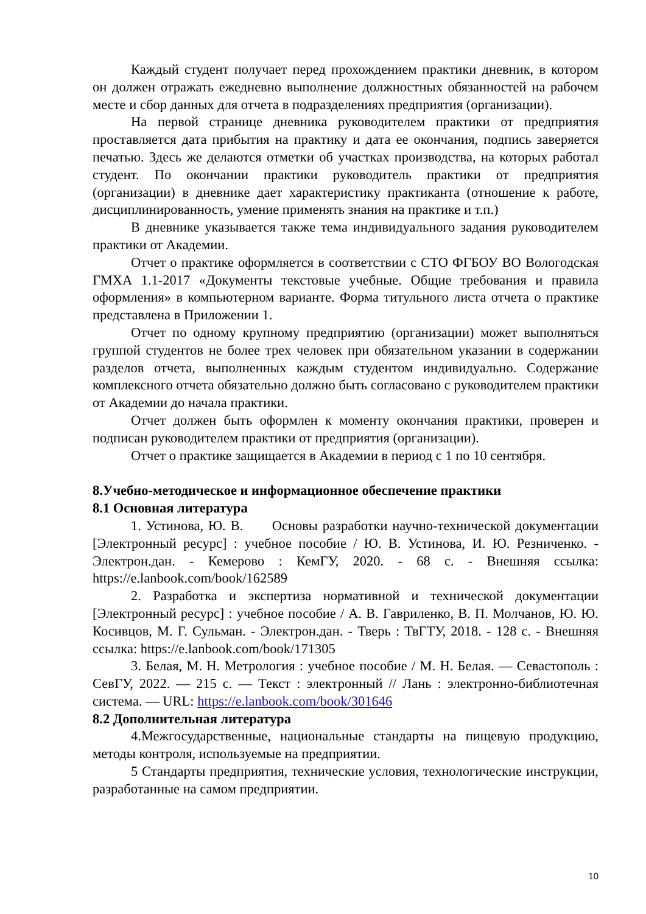Каждый студент получает перед прохождением практики дневник, в котором он должен отражать ежедневно выполнение должностных обязанностей на рабочем месте и сбор данных для отчета в подразделениях предприятия (организации).
На первой странице дневника руководителем практики от предприятия проставляется дата прибытия на практику и дата ее окончания, подпись заверяется печатью. Здесь же делаются отметки об участках производства, на которых работал студент. По окончании практики руководитель практики от предприятия (организации) в дневнике дает характеристику практиканта (отношение к работе, дисциплинированность, умение применять знания на практике и т.п.)
В дневнике указывается также тема индивидуального задания руководителем практики от Академии.
Отчет о практике оформляется в соответствии с СТО ФГБОУ ВО Вологодская ГМХА 1.1-2017 «Документы текстовые учебные. Общие требования и правила оформления» в компьютерном варианте. Форма титульного листа отчета о практике представлена в Приложении 1.
Отчет по одному крупному предприятию (организации) может выполняться группой студентов не более трех человек при обязательном указании в содержании разделов отчета, выполненных каждым студентом индивидуально. Содержание комплексного отчета обязательно должно быть согласовано с руководителем практики от Академии до начала практики.
Отчет должен быть оформлен к моменту окончания практики, проверен и подписан руководителем практики от предприятия (организации).
Отчет о практике защищается в Академии в период с 1 по 10 сентября.
8.Учебно-методическое и информационное обеспечение практики
8.1 Основная литература
1. Устинова, Ю. В. Основы разработки научно-технической документации [Электронный ресурс] : учебное пособие / Ю. В. Устинова, И. Ю. Резниченко. - Электрон.дан. - Кемерово : КемГУ, 2020. - 68 с. - Внешняя ссылка: https://e.lanbook.com/book/162589
2. Разработка и экспертиза нормативной и технической документации [Электронный ресурс] : учебное пособие / А. В. Гавриленко, В. П. Молчанов, Ю. Ю. Косивцов, М. Г. Сульман. - Электрон.дан. - Тверь : ТвГТУ, 2018. - 128 с. - Внешняя ссылка: https://e.lanbook.com/book/171305
3. Белая, М. Н. Метрология : учебное пособие / М. Н. Белая. — Севастополь : СевГУ, 2022. — 215 с. — Текст : электронный // Лань : электронно-библиотечная система. — URL: https://e.lanbook.com/book/301646
8.2 Дополнительная литература
4.Межгосударственные, национальные стандарты на пищевую продукцию, методы контроля, используемые на предприятии.
5 Стандарты предприятия, технические условия, технологические инструкции, разработанные на самом предприятии.
10